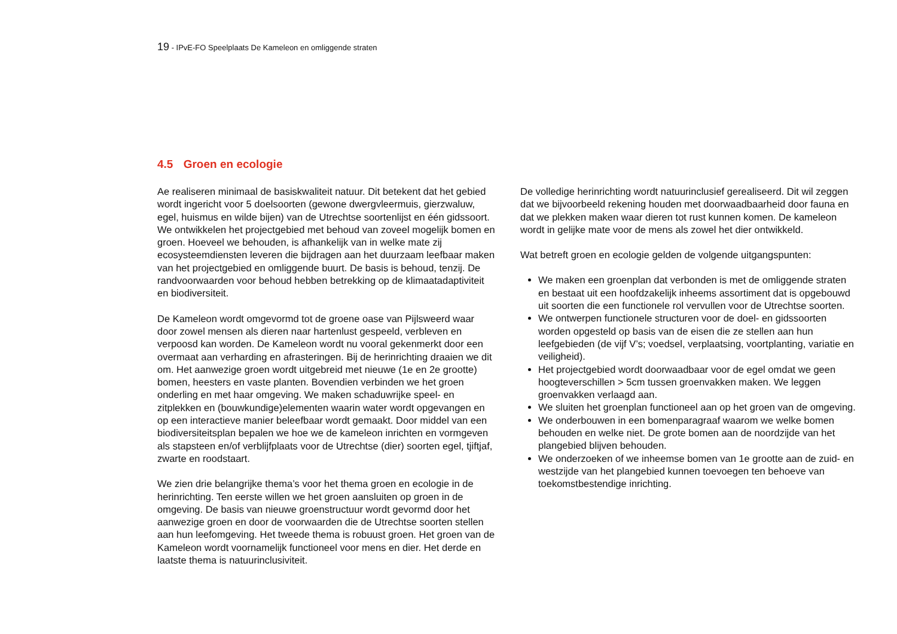19 - IPvE-FO Speelplaats De Kameleon en omliggende straten
4.5 Groen en ecologie
Ae realiseren minimaal de basiskwaliteit natuur. Dit betekent dat het gebied wordt ingericht voor 5 doelsoorten (gewone dwergvleermuis, gierzwaluw, egel, huismus en wilde bijen) van de Utrechtse soortenlijst en één gidssoort. We ontwikkelen het projectgebied met behoud van zoveel mogelijk bomen en groen. Hoeveel we behouden, is afhankelijk van in welke mate zij ecosysteemdiensten leveren die bijdragen aan het duurzaam leefbaar maken van het projectgebied en omliggende buurt. De basis is behoud, tenzij. De randvoorwaarden voor behoud hebben betrekking op de klimaatadaptiviteit en biodiversiteit.
De Kameleon wordt omgevormd tot de groene oase van Pijlsweerd waar door zowel mensen als dieren naar hartenlust gespeeld, verbleven en verpoosd kan worden. De Kameleon wordt nu vooral gekenmerkt door een overmaat aan verharding en afrasteringen. Bij de herinrichting draaien we dit om. Het aanwezige groen wordt uitgebreid met nieuwe (1e en 2e grootte) bomen, heesters en vaste planten. Bovendien verbinden we het groen onderling en met haar omgeving. We maken schaduwrijke speel- en zitplekken en (bouwkundige)elementen waarin water wordt opgevangen en op een interactieve manier beleefbaar wordt gemaakt. Door middel van een biodiversiteitsplan bepalen we hoe we de kameleon inrichten en vormgeven als stapsteen en/of verblijfplaats voor de Utrechtse (dier) soorten egel, tjiftjaf, zwarte en roodstaart.
We zien drie belangrijke thema’s voor het thema groen en ecologie in de herinrichting. Ten eerste willen we het groen aansluiten op groen in de omgeving. De basis van nieuwe groenstructuur wordt gevormd door het aanwezige groen en door de voorwaarden die de Utrechtse soorten stellen aan hun leefomgeving. Het tweede thema is robuust groen. Het groen van de Kameleon wordt voornamelijk functioneel voor mens en dier. Het derde en laatste thema is natuurinclusiviteit.
De volledige herinrichting wordt natuurinclusief gerealiseerd. Dit wil zeggen dat we bijvoorbeeld rekening houden met doorwaadbaarheid door fauna en dat we plekken maken waar dieren tot rust kunnen komen. De kameleon wordt in gelijke mate voor de mens als zowel het dier ontwikkeld.
Wat betreft groen en ecologie gelden de volgende uitgangspunten:
We maken een groenplan dat verbonden is met de omliggende straten en bestaat uit een hoofdzakelijk inheems assortiment dat is opgebouwd uit soorten die een functionele rol vervullen voor de Utrechtse soorten.
We ontwerpen functionele structuren voor de doel- en gidssoorten worden opgesteld op basis van de eisen die ze stellen aan hun leefgebieden (de vijf V’s; voedsel, verplaatsing, voortplanting, variatie en veiligheid).
Het projectgebied wordt doorwaadbaar voor de egel omdat we geen hoogteverschillen > 5cm tussen groenvakken maken. We leggen groenvakken verlaagd aan.
We sluiten het groenplan functioneel aan op het groen van de omgeving.
We onderbouwen in een bomenparagraaf waarom we welke bomen behouden en welke niet. De grote bomen aan de noordzijde van het plangebied blijven behouden.
We onderzoeken of we inheemse bomen van 1e grootte aan de zuid- en westzijde van het plangebied kunnen toevoegen ten behoeve van toekomstbestendige inrichting.